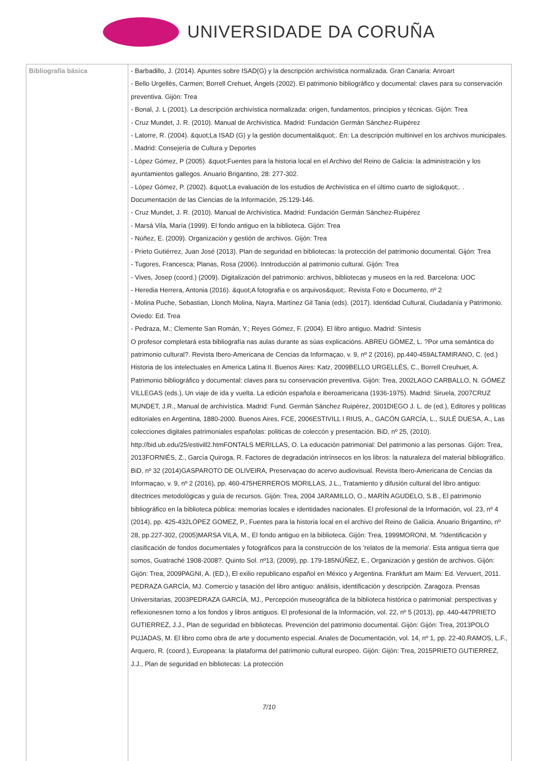UNIVERSIDADE DA CORUÑA
| Bibliografía básica | - Barbadillo, J. (2014). Apuntes sobre ISAD(G) y la descripción archivística normalizada. Gran Canaria: Anroart - Bello Urgellès, Carmen; Borrell Crehuet, Àngels (2002). El patrimonio bibliográfico y documental: claves para su conservación preventiva. Gijón: Trea - Bonal, J. L (2001). La descripción archivística normalizada: origen, fundamentos, principios y técnicas. Gijón: Trea - Cruz Mundet, J. R. (2010). Manual de Archivística. Madrid: Fundación Germán Sánchez-Ruipérez - Latorre, R. (2004). &quot;La ISAD (G) y la gestión documental&quot;. En: La descripción multinivel en los archivos municipales. . Madrid: Consejería de Cultura y Deportes - López Gómez, P (2005). &quot;Fuentes para la historia local en el Archivo del Reino de Galicia: la administración y los ayuntamientos gallegos. Anuario Brigantino, 28: 277-302. - López Gómez, P. (2002). &quot;La evaluación de los estudios de Archivística en el último cuarto de siglo&quot;. . Documentación de las Ciencias de la Información, 25:129-146. - Cruz Mundet, J. R. (2010). Manual de Archivística. Madrid: Fundación Germán Sánchez-Ruipérez - Marsá Vila, María (1999). El fondo antiguo en la biblioteca. Gijón: Trea - Núñez, E. (2009). Organización y gestión de archivos. Gijón: Trea - Prieto Gutiérrez, Juan José (2013). Plan de seguridad en bibliotecas: la protección del patrimonio documental. Gijón: Trea - Tugores, Francesca; Planas, Rosa (2006). Inntroducción al patrimonio cultural. Gijón: Trea - Vives, Josep (coord.) (2009). Digitalización del patrimonio: archivos, bibliotecas y museos en la red. Barcelona: UOC - Heredia Herrera, Antonia (2016). &quot;A fotografia e os arquivos&quot;. Revista Foto e Documento, nº 2 - Molina Puche, Sebastian, Llonch Molina, Nayra, Martínez Gil Tania (eds). (2017). Identidad Cultural, Ciudadanía y Patrimonio. Oviedo: Ed. Trea - Pedraza, M.; Clemente San Román, Y.; Reyes Gómez, F. (2004). El libro antiguo. Madrid: Síntesis O profesor completará esta bibliografía nas aulas durante as súas explicacións. ABREU GÓMEZ, L. ?Por uma semántica do patrimonio cultural?. Revista Ibero-Americana de Cencias da Informaçao, v. 9, nº 2 (2016), pp.440-459ALTAMIRANO, C. (ed.) Historia de los intelectuales en America Latina II. Buenos Aires: Katz, 2009BELLO URGELLÉS, C., Borrell Creuhuet, A. Patrimonio bibliográfico y documental: claves para su conservación preventiva. Gijón: Trea, 2002LAGO CARBALLO, N. GÓMEZ VILLEGAS (eds.), Un viaje de ida y vuelta. La edición española e iberoamericana (1936-1975). Madrid: Siruela, 2007CRUZ MUNDET, J.R., Manual de archivística. Madrid: Fund. Germán Sánchez Ruipérez, 2001DIEGO J. L. de (ed.), Editores y políticas editoriales en Argentina, 1880-2000. Buenos Aires, FCE, 2006ESTIVILL I RIUS, A., GACÓN GARCÍA, L., SULÉ DUESA, A., Las colecciones digitales patrimoniales españolas: politicas de coleccón y presentación. BiD, nº 25, (2010). http://bid.ub.edu/25/estivill2.htmFONTALS MERILLAS, O. La educación patrimonial: Del patrimonio a las personas. Gijón: Trea, 2013FORNIÉS, Z., García Quiroga, R. Factores de degradación intrínsecos en los libros: la naturaleza del material bibliográfico. BiD, nº 32 (2014)GASPAROTO DE OLIVEIRA, Preservaçao do acervo audiovisual. Revista Ibero-Americana de Cencias da Informaçao, v. 9, nº 2 (2016), pp. 460-475HERREROS MORILLAS, J.L., Tratamiento y difusión cultural del libro antiguo: ditectrices metodológicas y guía de recursos. Gijón: Trea, 2004 JARAMILLO, O., MARÍN AGUDELO, S.B., El patrimonio bibliográfico en la biblioteca pública: memorias locales e identidades nacionales. El profesional de la Información, vol. 23, nº 4 (2014), pp. 425-432LÓPEZ GOMEZ, P., Fuentes para la historia local en el archivo del Reino de Galicia. Anuario Brigantino, nº 28, pp.227-302, (2005)MARSA VILA, M., El fondo antiguo en la biblioteca. Gijón: Trea, 1999MORONI, M. ?Identificación y clasificación de fondos documentales y fotográficos para la construcción de los 'relatos de la memoria'. Esta antigua tierra que somos, Guatraché 1908-2008?. Quinto Sol. nº13, (2009), pp. 179-185NÚÑEZ, E., Organización y gestión de archivos. Gijón: Gijón: Trea, 2009PAGNI, A. (ED.), El exilio republicano español en México y Argentina. Frankfurt am Maim: Ed. Vervuert, 2011. PEDRAZA GARCÍA, MJ. Comercio y tasación del libro antiguo: análisis, identificación y descripción. Zaragoza. Prensas Universitarias, 2003PEDRAZA GARCÍA, MJ., Percepción museográfica de la biblioteca histórica o patrimonial: perspectivas y reflexionesnen torno a los fondos y libros antiguos. El profesional de la Información, vol. 22, nº 5 (2013), pp. 440-447PRIETO GUTIERREZ, J.J., Plan de seguridad en bibliotecas. Prevención del patrimonio documental. Gijón: Gijón: Trea, 2013POLO PUJADAS, M. El libro como obra de arte y documento especial. Anales de Documentación, vol. 14, nº 1, pp. 22-40.RAMOS, L.F., Arquero, R. (coord.), Europeana: la plataforma del patrimonio cultural europeo. Gijón: Gijón: Trea, 2015PRIETO GUTIERREZ, J.J., Plan de seguridad en bibliotecas: La protección 7/10 |